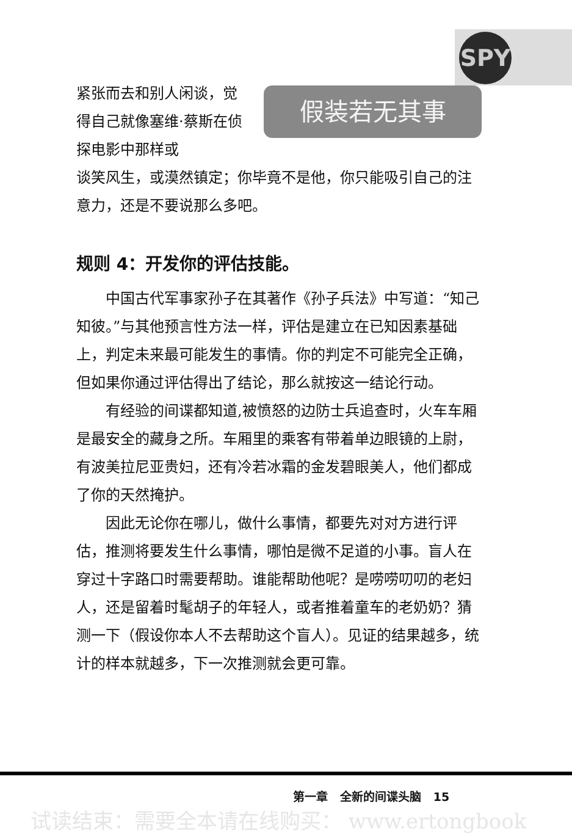SPY
紧张而去和别人闲谈，觉得自己就像塞维·蔡斯在侦探电影中那样或
假装若无其事
谈笑风生，或漠然镇定；你毕竟不是他，你只能吸引自己的注意力，还是不要说那么多吧。
规则 4：开发你的评估技能。
中国古代军事家孙子在其著作《孙子兵法》中写道：“知己知彼。”与其他预言性方法一样，评估是建立在已知因素基础上，判定未来最可能发生的事情。你的判定不可能完全正确，但如果你通过评估得出了结论，那么就按这一结论行动。
有经验的间谍都知道,被愤怒的边防士兵追查时，火车车厢是最安全的藏身之所。车厢里的乘客有带着单边眼镜的上尉，有波美拉尼亚贵妇，还有冷若冰霜的金发碧眼美人，他们都成了你的天然掩护。
因此无论你在哪儿，做什么事情，都要先对对方进行评估，推测将要发生什么事情，哪怕是微不足道的小事。盲人在穿过十字路口时需要帮助。谁能帮助他呢？是唠唠叨叨的老妇人，还是留着时髦胡子的年轻人，或者推着童车的老奶奶？猜测一下（假设你本人不去帮助这个盲人）。见证的结果越多，统计的样本就越多，下一次推测就会更可靠。
第一章 全新的间谍头脑 15
试读结束：需要全本请在线购买： www.ertongbook